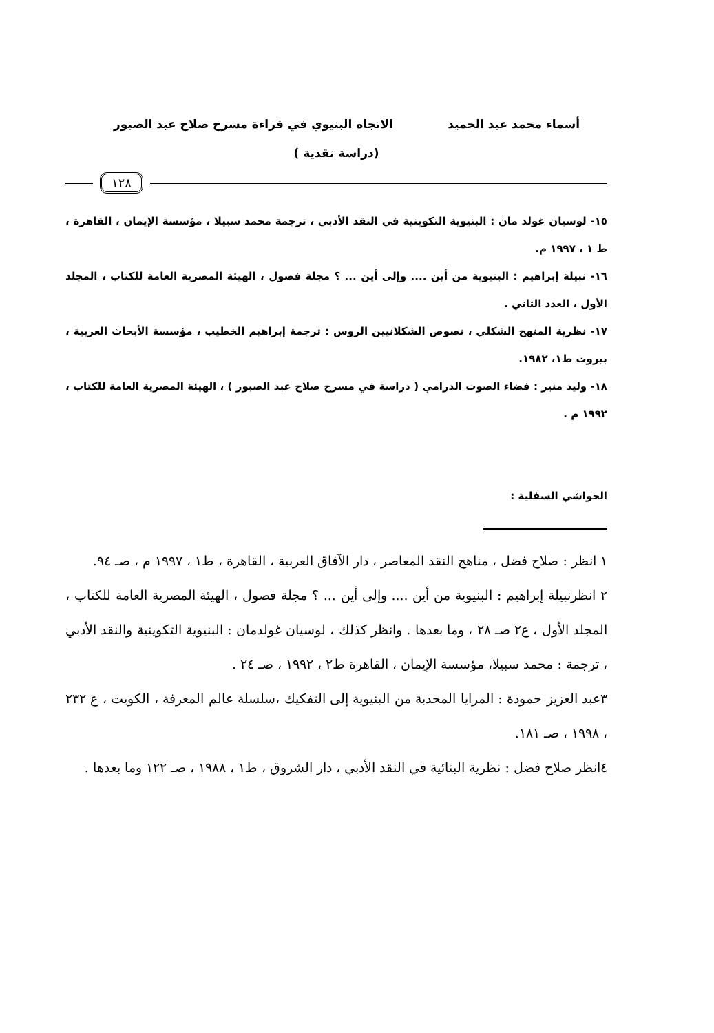أسماء محمد عبد الحميد الاتجاه البنيوي في قراءة مسرح صلاح عبد الصبور
(دراسة نقدية )
١٢٨
١٥- لوسيان غولد مان : البنيوية التكوينية في النقد الأدبي ، ترجمة محمد سبيلا ، مؤسسة الإيمان ، القاهرة ، ط ١ ، ١٩٩٧ م.
١٦- نبيلة إبراهيم : البنيوية من أين .... وإلى أين ... ؟ مجلة فصول ، الهيئة المصرية العامة للكتاب ، المجلد الأول ، العدد الثاني .
١٧- نظرية المنهج الشكلي ، نصوص الشكلانيين الروس : ترجمة إبراهيم الخطيب ، مؤسسة الأبحاث العربية ، بيروت ط١، ١٩٨٢.
١٨- وليد منير : فضاء الصوت الدرامي ( دراسة في مسرح صلاح عبد الصبور ) ، الهيئة المصرية العامة للكتاب ، ١٩٩٢ م .
الحواشي السفلية :
١ انظر : صلاح فضل ، مناهج النقد المعاصر ، دار الآفاق العربية ، القاهرة ، ط١ ، ١٩٩٧ م ، صـ ٩٤.
٢ انظرنبيلة إبراهيم : البنيوية من أين .... وإلى أين ... ؟ مجلة فصول ، الهيئة المصرية العامة للكتاب ، المجلد الأول ، ع٢ صـ ٢٨ ، وما بعدها . وانظر كذلك ، لوسيان غولدمان : البنيوية التكوينية والنقد الأدبي ، ترجمة : محمد سبيلا، مؤسسة الإيمان ، القاهرة ط٢ ، ١٩٩٢ ، صـ ٢٤ .
٣عبد العزيز حمودة : المرايا المحدبة من البنيوية إلى التفكيك ،سلسلة عالم المعرفة ، الكويت ، ع ٢٣٢ ، ١٩٩٨ ، صـ ١٨١.
٤انظر صلاح فضل : نظرية البنائية في النقد الأدبي ، دار الشروق ، ط١ ، ١٩٨٨ ، صـ ١٢٢ وما بعدها .